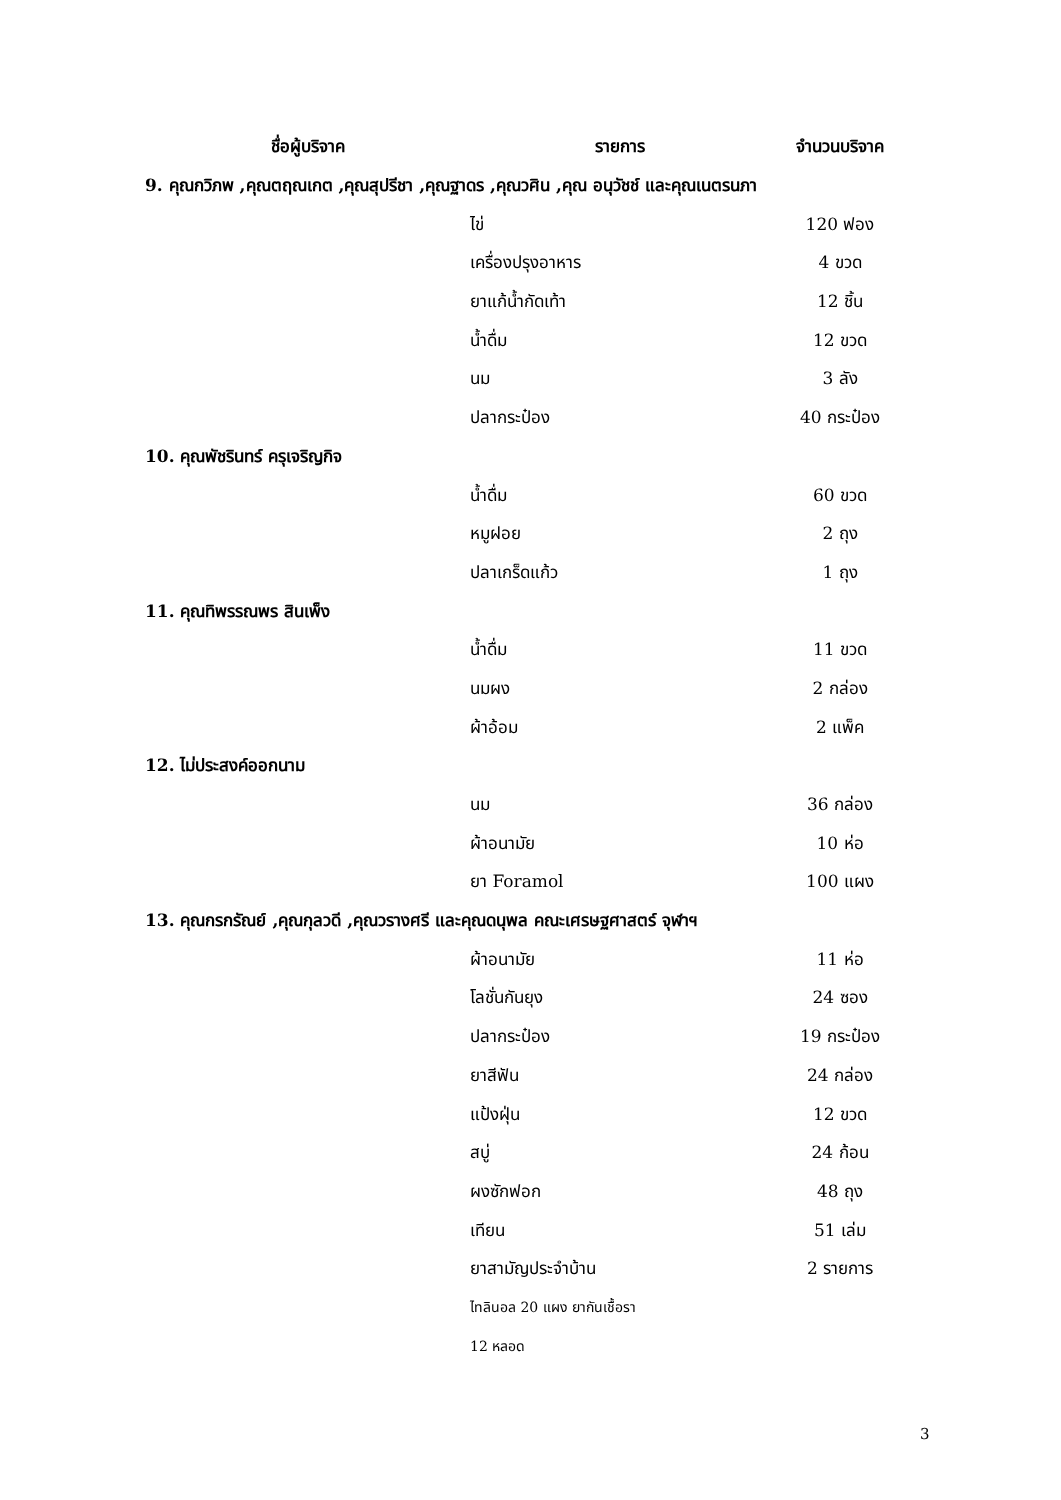| ชื่อผู้บริจาค | รายการ | จำนวนบริจาค |
| --- | --- | --- |
| 9. คุณกวิภพ ,คุณตฤณเกต ,คุณสุปรีชา ,คุณฐาดร ,คุณวศิน ,คุณ อนุวัชช์ และคุณเนตรนภา | | |
| | ไข่ | 120 ฟอง |
| | เครื่องปรุงอาหาร | 4 ขวด |
| | ยาแก้น้ำกัดเท้า | 12 ชิ้น |
| | น้ำดื่ม | 12 ขวด |
| | นม | 3 ลัง |
| | ปลากระป๋อง | 40 กระป๋อง |
| 10. คุณพัชรินทร์ ครุเจริญกิจ | | |
| | น้ำดื่ม | 60 ขวด |
| | หมูฝอย | 2 ถุง |
| | ปลาเกร็ดแก้ว | 1 ถุง |
| 11. คุณทิพรรณพร สินเพ็ง | | |
| | น้ำดื่ม | 11 ขวด |
| | นมผง | 2 กล่อง |
| | ผ้าอ้อม | 2 แพ็ค |
| 12. ไม่ประสงค์ออกนาม | | |
| | นม | 36 กล่อง |
| | ผ้าอนามัย | 10 ห่อ |
| | ยา Foramol | 100 แผง |
| 13. คุณกรกรัณย์ ,คุณกุลวดี ,คุณวรางศรี และคุณดนุพล คณะเศรษฐศาสตร์ จุฬาฯ | | |
| | ผ้าอนามัย | 11 ห่อ |
| | โลชั่นกันยุง | 24 ซอง |
| | ปลากระป๋อง | 19 กระป๋อง |
| | ยาสีฟัน | 24 กล่อง |
| | แป้งฝุ่น | 12 ขวด |
| | สบู่ | 24 ก้อน |
| | ผงซักฟอก | 48 ถุง |
| | เทียน | 51 เล่ม |
| | ยาสามัญประจำบ้าน | 2 รายการ |
| | ไทลินอล 20 แผง ยากันเชื้อรา | |
| | 12 หลอด | |
3